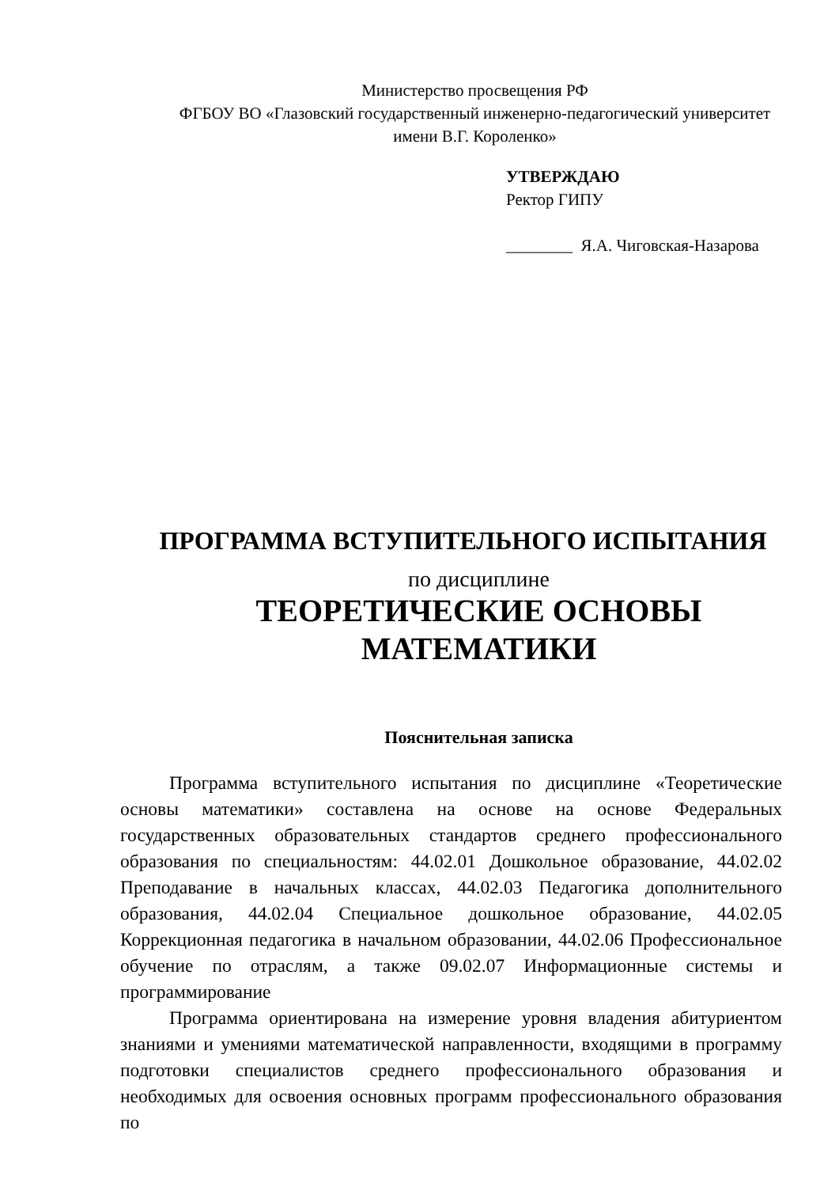Министерство просвещения РФ
ФГБОУ ВО «Глазовский государственный инженерно-педагогический университет имени В.Г. Короленко»
УТВЕРЖДАЮ
Ректор ГИПУ
________ Я.А. Чиговская-Назарова
ПРОГРАММА ВСТУПИТЕЛЬНОГО ИСПЫТАНИЯ
по дисциплине
ТЕОРЕТИЧЕСКИЕ ОСНОВЫ
МАТЕМАТИКИ
Пояснительная записка
Программа вступительного испытания по дисциплине «Теоретические основы математики» составлена на основе на основе Федеральных государственных образовательных стандартов среднего профессионального образования по специальностям: 44.02.01 Дошкольное образование, 44.02.02 Преподавание в начальных классах, 44.02.03 Педагогика дополнительного образования, 44.02.04 Специальное дошкольное образование, 44.02.05 Коррекционная педагогика в начальном образовании, 44.02.06 Профессиональное обучение по отраслям, а также 09.02.07 Информационные системы и программирование
Программа ориентирована на измерение уровня владения абитуриентом знаниями и умениями математической направленности, входящими в программу подготовки специалистов среднего профессионального образования и необходимых для освоения основных программ профессионального образования по